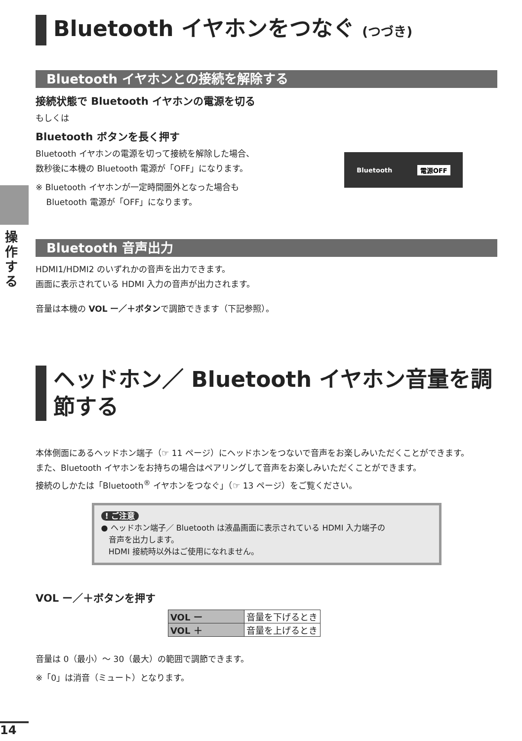操作する
Bluetooth イヤホンをつなぐ (つづき)
Bluetooth イヤホンとの接続を解除する
接続状態で Bluetooth イヤホンの電源を切る
もしくは
Bluetooth ボタンを長く押す
Bluetooth イヤホンの電源を切って接続を解除した場合、
数秒後に本機の Bluetooth 電源が「OFF」になります。
※ Bluetooth イヤホンが一定時間圏外となった場合も
Bluetooth 電源が「OFF」になります。
Bluetooth 電源OFF
Bluetooth 音声出力
HDMI1/HDMI2 のいずれかの音声を出力できます。
画面に表示されている HDMI 入力の音声が出力されます。
音量は本機の VOL ー／＋ボタンで調節できます（下記参照）。
ヘッドホン／ Bluetooth イヤホン音量を調節する
本体側面にあるヘッドホン端子（☞ 11 ページ）にヘッドホンをつないで音声をお楽しみいただくことができます。
また、Bluetooth イヤホンをお持ちの場合はペアリングして音声をお楽しみいただくことができます。
接続のしかたは「Bluetooth<sup>®</sup> イヤホンをつなぐ」（☞ 13 ページ）をご覧ください。
! ご注意
● ヘッドホン端子／ Bluetooth は液晶画面に表示されている HDMI 入力端子の
音声を出力します。
HDMI 接続時以外はご使用になれません。
VOL ー／＋ボタンを押す
| VOL ー | 音量を下げるとき |
| VOL ＋ | 音量を上げるとき |
音量は 0（最小）〜 30（最大）の範囲で調節できます。
※「0」は消音（ミュート）となります。
14